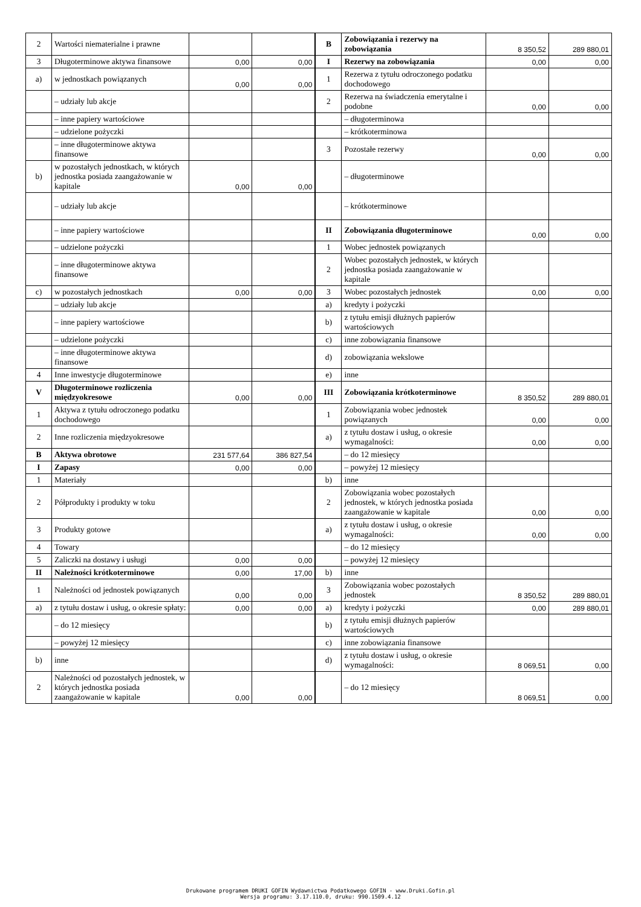| 2 | Wartości niematerialne i prawne | | | B | Zobowiązania i rezerwy na zobowiązania | 8 350,52 | 289 880,01 |
| 3 | Długoterminowe aktywa finansowe | 0,00 | 0,00 | I | Rezerwy na zobowiązania | 0,00 | 0,00 |
| a) | w jednostkach powiązanych | 0,00 | 0,00 | 1 | Rezerwa z tytułu odroczonego podatku dochodowego | | |
| | – udziały lub akcje | | | 2 | Rezerwa na świadczenia emerytalne i podobne | 0,00 | 0,00 |
| | – inne papiery wartościowe | | | | – długoterminowa | | |
| | – udzielone pożyczki | | | | – krótkoterminowa | | |
| | – inne długoterminowe aktywa finansowe | | | 3 | Pozostałe rezerwy | 0,00 | 0,00 |
| b) | w pozostałych jednostkach, w których jednostka posiada zaangażowanie w kapitale | 0,00 | 0,00 | | – długoterminowe | | |
| | – udziały lub akcje | | | | – krótkoterminowe | | |
| | – inne papiery wartościowe | | | II | Zobowiązania długoterminowe | 0,00 | 0,00 |
| | – udzielone pożyczki | | | 1 | Wobec jednostek powiązanych | | |
| | – inne długoterminowe aktywa finansowe | | | 2 | Wobec pozostałych jednostek, w których jednostka posiada zaangażowanie w kapitale | | |
| c) | w pozostałych jednostkach | 0,00 | 0,00 | 3 | Wobec pozostałych jednostek | 0,00 | 0,00 |
| | – udziały lub akcje | | | a) | kredyty i pożyczki | | |
| | – inne papiery wartościowe | | | b) | z tytułu emisji dłużnych papierów wartościowych | | |
| | – udzielone pożyczki | | | c) | inne zobowiązania finansowe | | |
| | – inne długoterminowe aktywa finansowe | | | d) | zobowiązania wekslowe | | |
| 4 | Inne inwestycje długoterminowe | | | e) | inne | | |
| V | Długoterminowe rozliczenia międzyokresowe | 0,00 | 0,00 | III | Zobowiązania krótkoterminowe | 8 350,52 | 289 880,01 |
| 1 | Aktywa z tytułu odroczonego podatku dochodowego | | | 1 | Zobowiązania wobec jednostek powiązanych | 0,00 | 0,00 |
| 2 | Inne rozliczenia międzyokresowe | | | a) | z tytułu dostaw i usług, o okresie wymagalności: | 0,00 | 0,00 |
| B | Aktywa obrotowe | 231 577,64 | 386 827,54 | | – do 12 miesięcy | | |
| I | Zapasy | 0,00 | 0,00 | | – powyżej 12 miesięcy | | |
| 1 | Materiały | | | b) | inne | | |
| 2 | Półprodukty i produkty w toku | | | 2 | Zobowiązania wobec pozostałych jednostek, w których jednostka posiada zaangażowanie w kapitale | 0,00 | 0,00 |
| 3 | Produkty gotowe | | | a) | z tytułu dostaw i usług, o okresie wymagalności: | 0,00 | 0,00 |
| 4 | Towary | | | | – do 12 miesięcy | | |
| 5 | Zaliczki na dostawy i usługi | 0,00 | 0,00 | | – powyżej 12 miesięcy | | |
| II | Należności krótkoterminowe | 0,00 | 17,00 | b) | inne | | |
| 1 | Należności od jednostek powiązanych | 0,00 | 0,00 | 3 | Zobowiązania wobec pozostałych jednostek | 8 350,52 | 289 880,01 |
| a) | z tytułu dostaw i usług, o okresie spłaty: | 0,00 | 0,00 | a) | kredyty i pożyczki | 0,00 | 289 880,01 |
| | – do 12 miesięcy | | | b) | z tytułu emisji dłużnych papierów wartościowych | | |
| | – powyżej 12 miesięcy | | | c) | inne zobowiązania finansowe | | |
| b) | inne | | | d) | z tytułu dostaw i usług, o okresie wymagalności: | 8 069,51 | 0,00 |
| 2 | Należności od pozostałych jednostek, w których jednostka posiada zaangażowanie w kapitale | 0,00 | 0,00 | | – do 12 miesięcy | 8 069,51 | 0,00 |
Drukowane programem DRUKI GOFIN Wydawnictwa Podatkowego GOFIN - www.Druki.Gofin.pl
Wersja programu: 3.17.110.0, druku: 990.1509.4.12